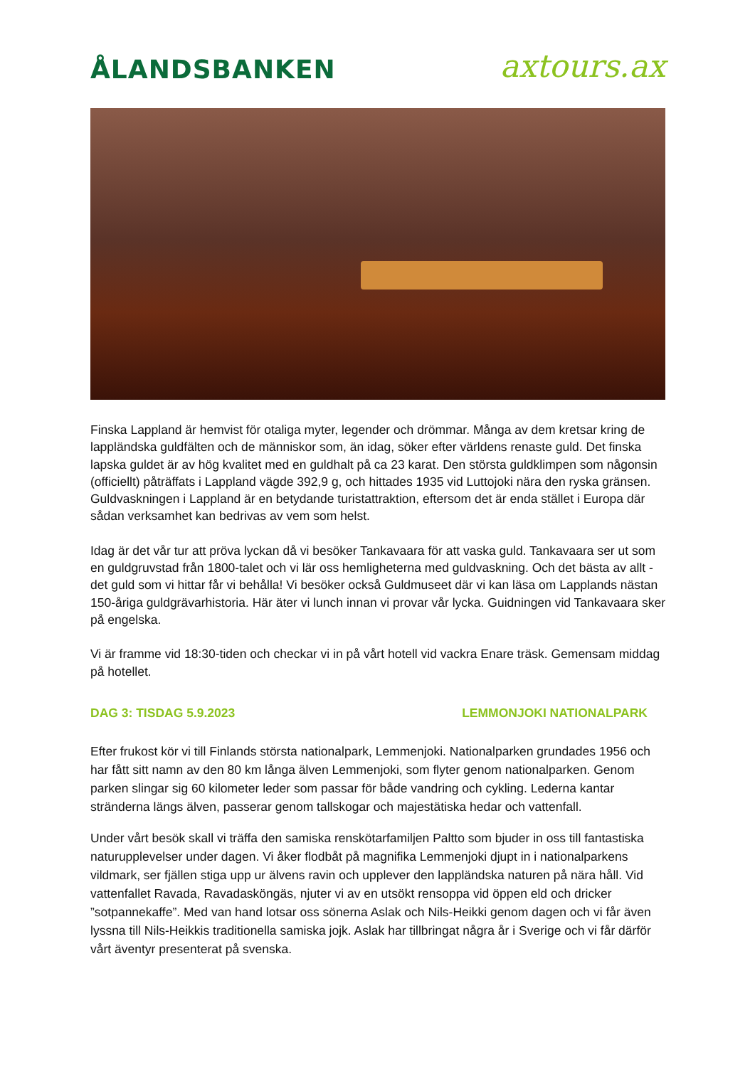ÅLANDSBANKEN
axtours.ax
Finska Lappland är hemvist för otaliga myter, legender och drömmar. Många av dem kretsar kring de lappländska guldfälten och de människor som, än idag, söker efter världens renaste guld. Det finska lapska guldet är av hög kvalitet med en guldhalt på ca 23 karat. Den största guldklimpen som någonsin (officiellt) påträffats i Lappland vägde 392,9 g, och hittades 1935 vid Luttojoki nära den ryska gränsen. Guldvaskningen i Lappland är en betydande turistattraktion, eftersom det är enda stället i Europa där sådan verksamhet kan bedrivas av vem som helst.
Idag är det vår tur att pröva lyckan då vi besöker Tankavaara för att vaska guld. Tankavaara ser ut som en guldgruvstad från 1800-talet och vi lär oss hemligheterna med guldvaskning. Och det bästa av allt - det guld som vi hittar får vi behålla! Vi besöker också Guldmuseet där vi kan läsa om Lapplands nästan 150-åriga guldgrävarhistoria. Här äter vi lunch innan vi provar vår lycka. Guidningen vid Tankavaara sker på engelska.
Vi är framme vid 18:30-tiden och checkar vi in på vårt hotell vid vackra Enare träsk. Gemensam middag på hotellet.
DAG 3: TISDAG 5.9.2023 LEMMONJOKI NATIONALPARK
Efter frukost kör vi till Finlands största nationalpark, Lemmenjoki. Nationalparken grundades 1956 och har fått sitt namn av den 80 km långa älven Lemmenjoki, som flyter genom nationalparken. Genom parken slingar sig 60 kilometer leder som passar för både vandring och cykling. Lederna kantar stränderna längs älven, passerar genom tallskogar och majestätiska hedar och vattenfall.
Under vårt besök skall vi träffa den samiska renskötarfamiljen Paltto som bjuder in oss till fantastiska naturupplevelser under dagen. Vi åker flodbåt på magnifika Lemmenjoki djupt in i nationalparkens vildmark, ser fjällen stiga upp ur älvens ravin och upplever den lappländska naturen på nära håll. Vid vattenfallet Ravada, Ravadasköngäs, njuter vi av en utsökt rensoppa vid öppen eld och dricker ”sotpannekaffe”. Med van hand lotsar oss sönerna Aslak och Nils-Heikki genom dagen och vi får även lyssna till Nils-Heikkis traditionella samiska jojk. Aslak har tillbringat några år i Sverige och vi får därför vårt äventyr presenterat på svenska.